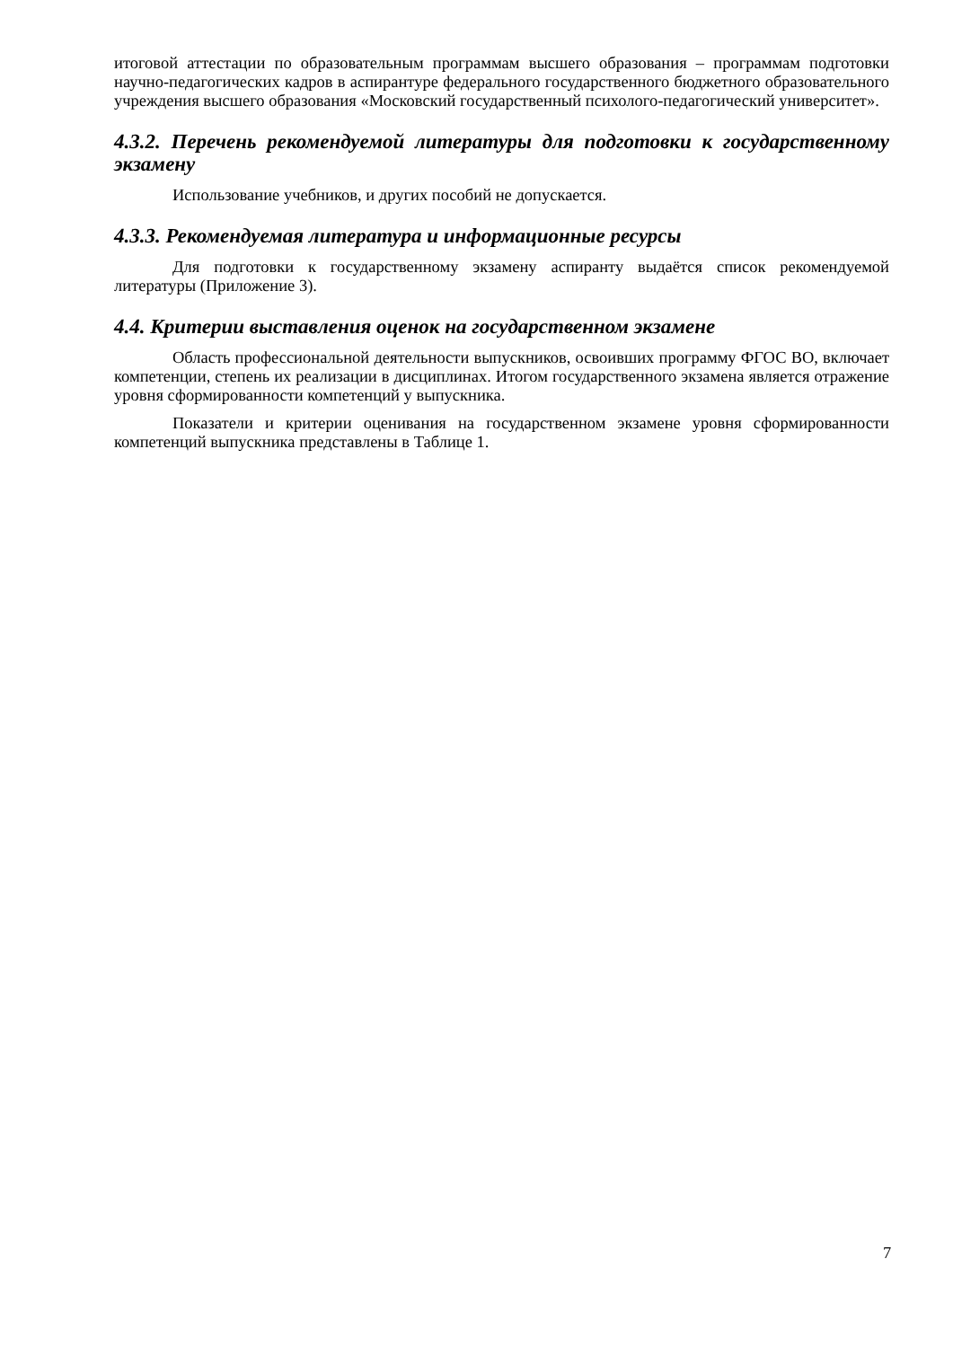итоговой аттестации по образовательным программам высшего образования – программам подготовки научно-педагогических кадров в аспирантуре федерального государственного бюджетного образовательного учреждения высшего образования «Московский государственный психолого-педагогический университет».
4.3.2. Перечень рекомендуемой литературы для подготовки к государственному экзамену
Использование учебников, и других пособий не допускается.
4.3.3. Рекомендуемая литература и информационные ресурсы
Для подготовки к государственному экзамену аспиранту выдаётся список рекомендуемой литературы (Приложение 3).
4.4. Критерии выставления оценок на государственном экзамене
Область профессиональной деятельности выпускников, освоивших программу ФГОС ВО, включает компетенции, степень их реализации в дисциплинах. Итогом государственного экзамена является отражение уровня сформированности компетенций у выпускника.
Показатели и критерии оценивания на государственном экзамене уровня сформированности компетенций выпускника представлены в Таблице 1.
7